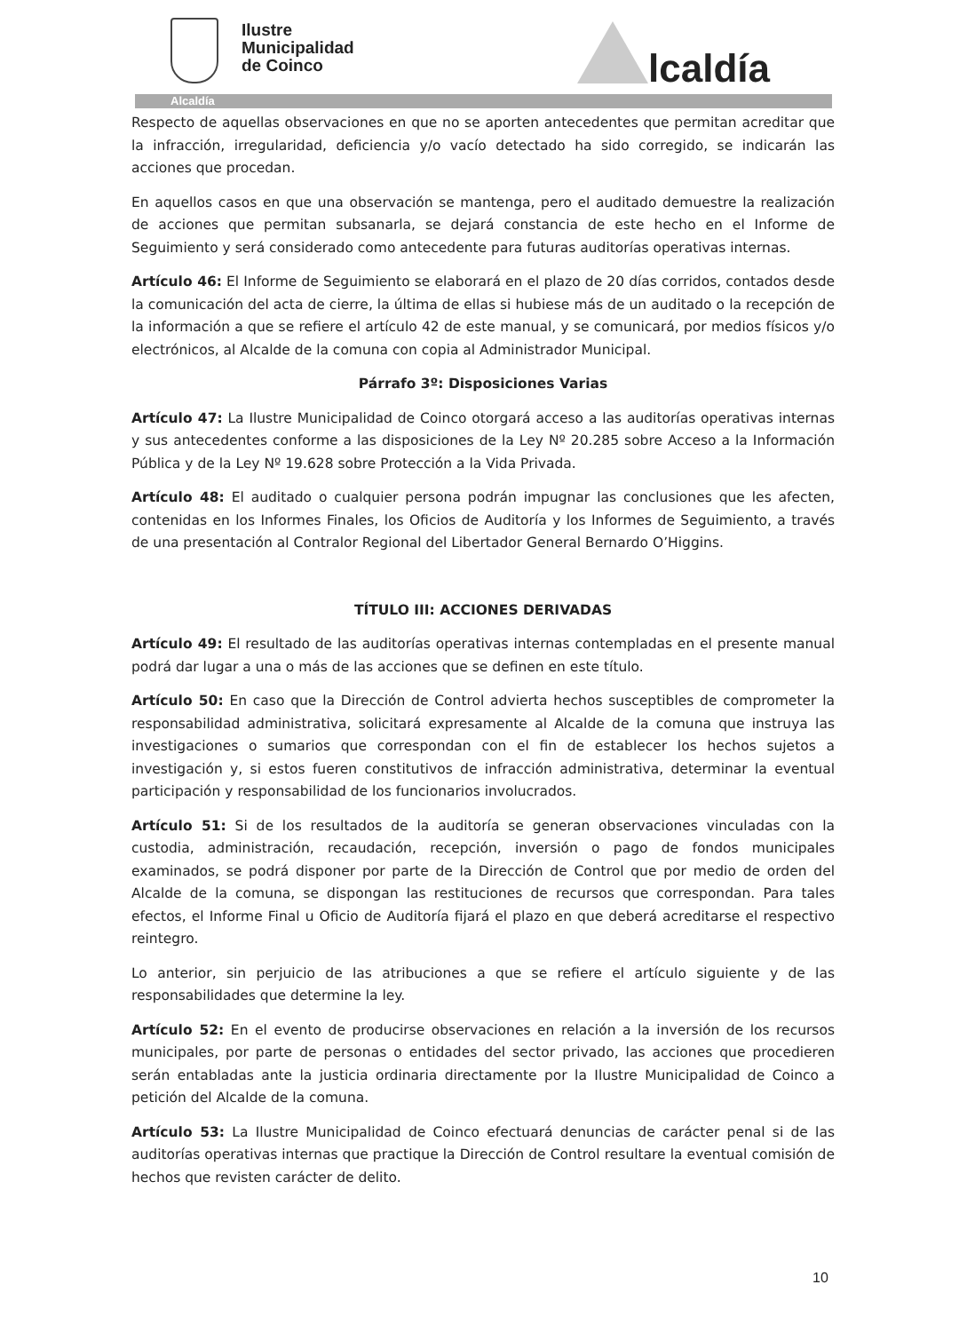Ilustre
Municipalidad
de Coinco
lcaldía
Alcaldía
Respecto de aquellas observaciones en que no se aporten antecedentes que permitan acreditar que la infracción, irregularidad, deficiencia y/o vacío detectado ha sido corregido, se indicarán las acciones que procedan.
En aquellos casos en que una observación se mantenga, pero el auditado demuestre la realización de acciones que permitan subsanarla, se dejará constancia de este hecho en el Informe de Seguimiento y será considerado como antecedente para futuras auditorías operativas internas.
Artículo 46: El Informe de Seguimiento se elaborará en el plazo de 20 días corridos, contados desde la comunicación del acta de cierre, la última de ellas si hubiese más de un auditado o la recepción de la información a que se refiere el artículo 42 de este manual, y se comunicará, por medios físicos y/o electrónicos, al Alcalde de la comuna con copia al Administrador Municipal.
Párrafo 3º: Disposiciones Varias
Artículo 47: La Ilustre Municipalidad de Coinco otorgará acceso a las auditorías operativas internas y sus antecedentes conforme a las disposiciones de la Ley Nº 20.285 sobre Acceso a la Información Pública y de la Ley Nº 19.628 sobre Protección a la Vida Privada.
Artículo 48: El auditado o cualquier persona podrán impugnar las conclusiones que les afecten, contenidas en los Informes Finales, los Oficios de Auditoría y los Informes de Seguimiento, a través de una presentación al Contralor Regional del Libertador General Bernardo O’Higgins.
TÍTULO III: ACCIONES DERIVADAS
Artículo 49: El resultado de las auditorías operativas internas contempladas en el presente manual podrá dar lugar a una o más de las acciones que se definen en este título.
Artículo 50: En caso que la Dirección de Control advierta hechos susceptibles de comprometer la responsabilidad administrativa, solicitará expresamente al Alcalde de la comuna que instruya las investigaciones o sumarios que correspondan con el fin de establecer los hechos sujetos a investigación y, si estos fueren constitutivos de infracción administrativa, determinar la eventual participación y responsabilidad de los funcionarios involucrados.
Artículo 51: Si de los resultados de la auditoría se generan observaciones vinculadas con la custodia, administración, recaudación, recepción, inversión o pago de fondos municipales examinados, se podrá disponer por parte de la Dirección de Control que por medio de orden del Alcalde de la comuna, se dispongan las restituciones de recursos que correspondan. Para tales efectos, el Informe Final u Oficio de Auditoría fijará el plazo en que deberá acreditarse el respectivo reintegro.
Lo anterior, sin perjuicio de las atribuciones a que se refiere el artículo siguiente y de las responsabilidades que determine la ley.
Artículo 52: En el evento de producirse observaciones en relación a la inversión de los recursos municipales, por parte de personas o entidades del sector privado, las acciones que procedieren serán entabladas ante la justicia ordinaria directamente por la Ilustre Municipalidad de Coinco a petición del Alcalde de la comuna.
Artículo 53: La Ilustre Municipalidad de Coinco efectuará denuncias de carácter penal si de las auditorías operativas internas que practique la Dirección de Control resultare la eventual comisión de hechos que revisten carácter de delito.
10